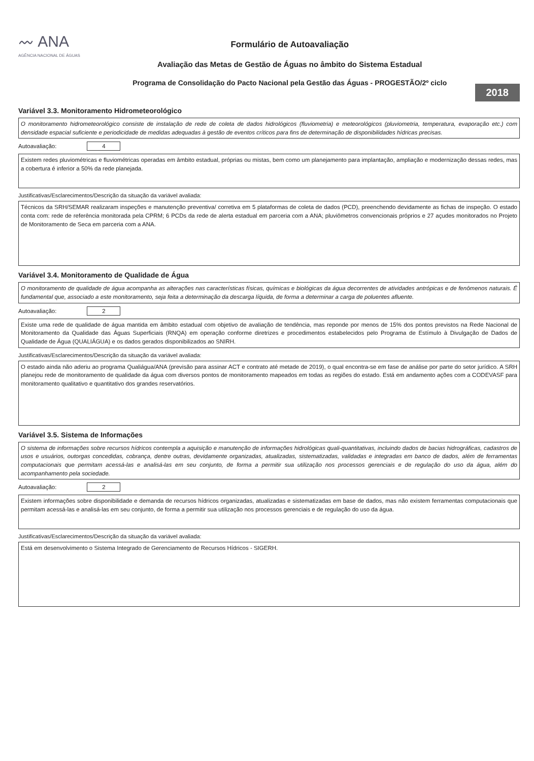〰 ANA
AGÊNCIA NACIONAL DE ÁGUAS
Formulário de Autoavaliação
Avaliação das Metas de Gestão de Águas no âmbito do Sistema Estadual
Programa de Consolidação do Pacto Nacional pela Gestão das Águas - PROGESTÃO/2º ciclo
2018
Variável 3.3. Monitoramento Hidrometeorológico
O monitoramento hidrometeorológico consiste de instalação de rede de coleta de dados hidrológicos (fluviometria) e meteorológicos (pluviometria, temperatura, evaporação etc.) com densidade espacial suficiente e periodicidade de medidas adequadas à gestão de eventos críticos para fins de determinação de disponibilidades hídricas precisas.
Autoavaliação: 4
Existem redes pluviométricas e fluviométricas operadas em âmbito estadual, próprias ou mistas, bem como um planejamento para implantação, ampliação e modernização dessas redes, mas a cobertura é inferior a 50% da rede planejada.
Justificativas/Esclarecimentos/Descrição da situação da variável avaliada:
Técnicos da SRH/SEMAR realizaram inspeções e manutenção preventiva/ corretiva em 5 plataformas de coleta de dados (PCD), preenchendo devidamente as fichas de inspeção. O estado conta com: rede de referência monitorada pela CPRM; 6 PCDs da rede de alerta estadual em parceria com a ANA; pluviômetros convencionais próprios e 27 açudes monitorados no Projeto de Monitoramento de Seca em parceria com a ANA.
Variável 3.4. Monitoramento de Qualidade de Água
O monitoramento de qualidade de água acompanha as alterações nas características físicas, químicas e biológicas da água decorrentes de atividades antrópicas e de fenômenos naturais. É fundamental que, associado a este monitoramento, seja feita a determinação da descarga líquida, de forma a determinar a carga de poluentes afluente.
Autoavaliação: 2
Existe uma rede de qualidade de água mantida em âmbito estadual com objetivo de avaliação de tendência, mas reponde por menos de 15% dos pontos previstos na Rede Nacional de Monitoramento da Qualidade das Águas Superficiais (RNQA) em operação conforme diretrizes e procedimentos estabelecidos pelo Programa de Estímulo à Divulgação de Dados de Qualidade de Água (QUALIÁGUA) e os dados gerados disponibilizados ao SNIRH.
Justificativas/Esclarecimentos/Descrição da situação da variável avaliada:
O estado ainda não aderiu ao programa Qualiágua/ANA (previsão para assinar ACT e contrato até metade de 2019), o qual encontra-se em fase de análise por parte do setor jurídico. A SRH planejou rede de monitoramento de qualidade da água com diversos pontos de monitoramento mapeados em todas as regiões do estado. Está em andamento ações com a CODEVASF para monitoramento qualitativo e quantitativo dos grandes reservatórios.
Variável 3.5. Sistema de Informações
O sistema de informações sobre recursos hídricos contempla a aquisição e manutenção de informações hidrológicas quali-quantitativas, incluindo dados de bacias hidrográficas, cadastros de usos e usuários, outorgas concedidas, cobrança, dentre outras, devidamente organizadas, atualizadas, sistematizadas, validadas e integradas em banco de dados, além de ferramentas computacionais que permitam acessá-las e analisá-las em seu conjunto, de forma a permitir sua utilização nos processos gerenciais e de regulação do uso da água, além do acompanhamento pela sociedade.
Autoavaliação: 2
Existem informações sobre disponibilidade e demanda de recursos hídricos organizadas, atualizadas e sistematizadas em base de dados, mas não existem ferramentas computacionais que permitam acessá-las e analisá-las em seu conjunto, de forma a permitir sua utilização nos processos gerenciais e de regulação do uso da água.
Justificativas/Esclarecimentos/Descrição da situação da variável avaliada:
Está em desenvolvimento o Sistema Integrado de Gerenciamento de Recursos Hídricos - SIGERH.